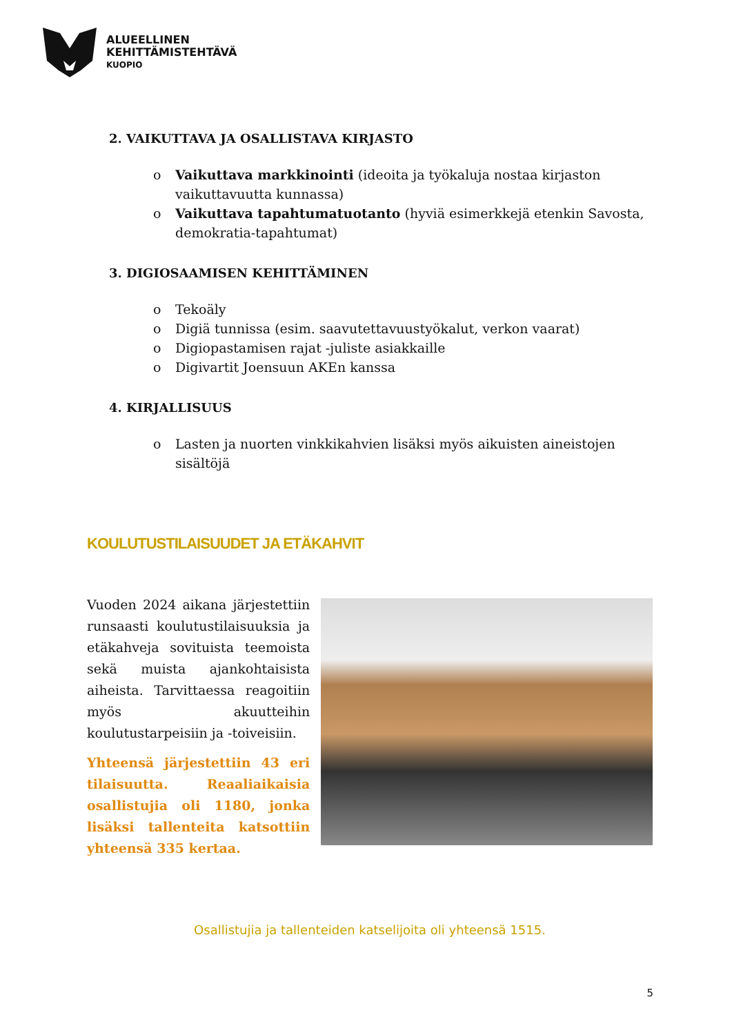ALUEELLINEN
KEHITTÄMISTEHTÄVÄ
KUOPIO
2. VAIKUTTAVA JA OSALLISTAVA KIRJASTO
o Vaikuttava markkinointi (ideoita ja työkaluja nostaa kirjaston vaikuttavuutta kunnassa)
o Vaikuttava tapahtumatuotanto (hyviä esimerkkejä etenkin Savosta, demokratia-tapahtumat)
3. DIGIOSAAMISEN KEHITTÄMINEN
o Tekoäly
o Digiä tunnissa (esim. saavutettavuustyökalut, verkon vaarat)
o Digiopastamisen rajat -juliste asiakkaille
o Digivartit Joensuun AKEn kanssa
4. KIRJALLISUUS
o Lasten ja nuorten vinkkikahvien lisäksi myös aikuisten aineistojen sisältöjä
KOULUTUSTILAISUUDET JA ETÄKAHVIT
Vuoden 2024 aikana järjestettiin runsaasti koulutustilaisuuksia ja etäkahveja sovituista teemoista sekä muista ajankohtaisista aiheista. Tarvittaessa reagoitiin myös akuutteihin koulutustarpeisiin ja -toiveisiin.
Yhteensä järjestettiin 43 eri tilaisuutta. Reaaliaikaisia osallistujia oli 1180, jonka lisäksi tallenteita katsottiin yhteensä 335 kertaa.
Osallistujia ja tallenteiden katselijoita oli yhteensä 1515.
5